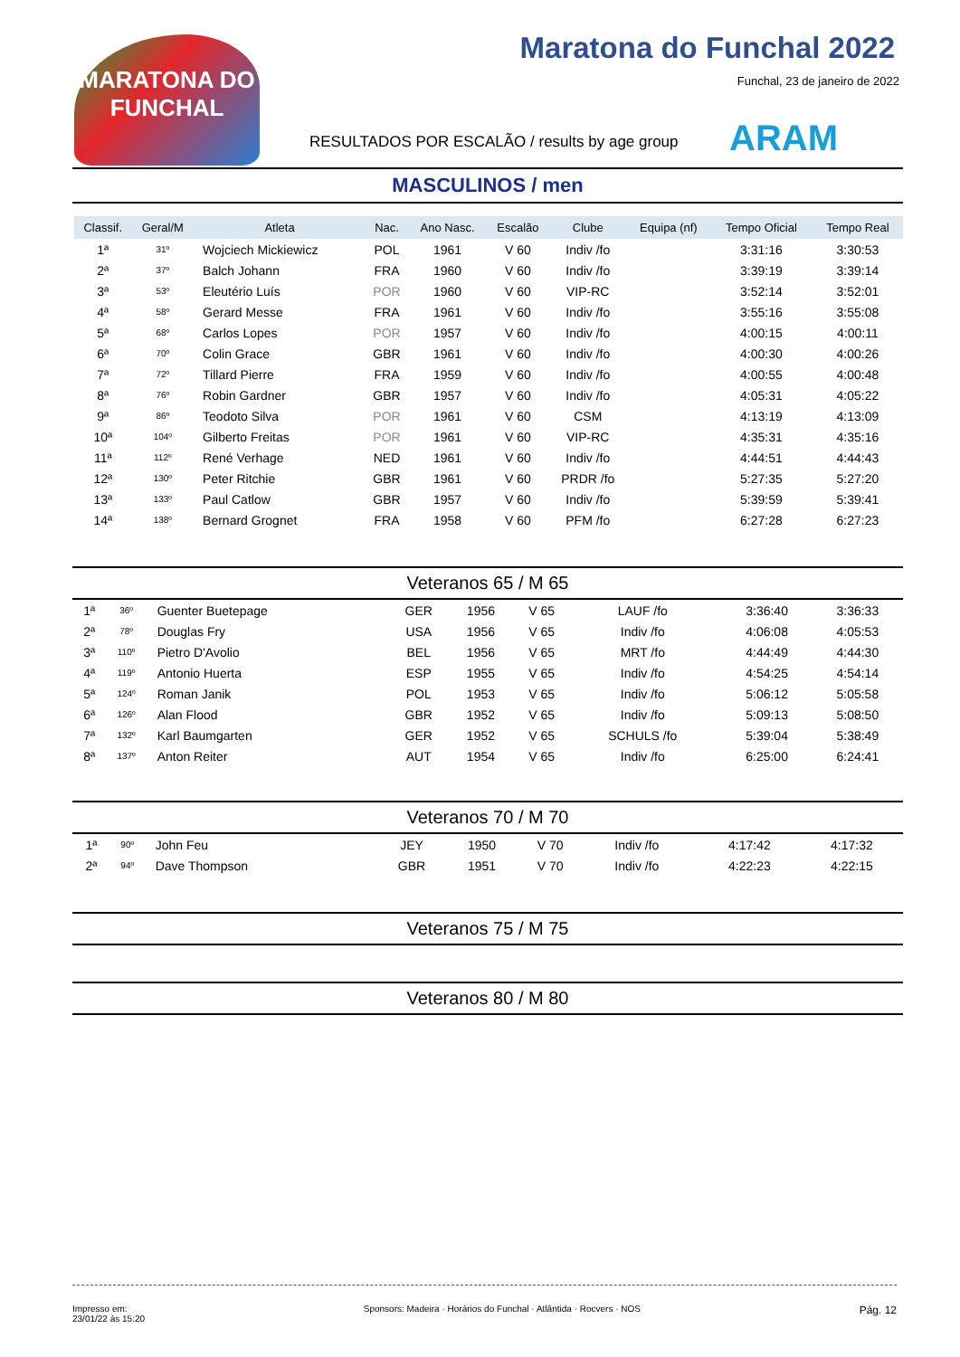MARATONA DO FUNCHAL
Maratona do Funchal 2022
Funchal, 23 de janeiro de 2022
RESULTADOS POR ESCALÃO / results by age group
ARAM
MASCULINOS / men
| Classif. | Geral/M | Atleta | Nac. | Ano Nasc. | Escalão | Clube | Equipa (nf) | Tempo Oficial | Tempo Real |
| --- | --- | --- | --- | --- | --- | --- | --- | --- | --- |
| 1ª | 31º | Wojciech Mickiewicz | POL | 1961 | V 60 | Indiv /fo | | 3:31:16 | 3:30:53 |
| 2ª | 37º | Balch Johann | FRA | 1960 | V 60 | Indiv /fo | | 3:39:19 | 3:39:14 |
| 3ª | 53º | Eleutério Luís | POR | 1960 | V 60 | VIP-RC | | 3:52:14 | 3:52:01 |
| 4ª | 58º | Gerard Messe | FRA | 1961 | V 60 | Indiv /fo | | 3:55:16 | 3:55:08 |
| 5ª | 68º | Carlos Lopes | POR | 1957 | V 60 | Indiv /fo | | 4:00:15 | 4:00:11 |
| 6ª | 70º | Colin Grace | GBR | 1961 | V 60 | Indiv /fo | | 4:00:30 | 4:00:26 |
| 7ª | 72º | Tillard Pierre | FRA | 1959 | V 60 | Indiv /fo | | 4:00:55 | 4:00:48 |
| 8ª | 76º | Robin Gardner | GBR | 1957 | V 60 | Indiv /fo | | 4:05:31 | 4:05:22 |
| 9ª | 86º | Teodoto Silva | POR | 1961 | V 60 | CSM | | 4:13:19 | 4:13:09 |
| 10ª | 104º | Gilberto Freitas | POR | 1961 | V 60 | VIP-RC | | 4:35:31 | 4:35:16 |
| 11ª | 112º | René Verhage | NED | 1961 | V 60 | Indiv /fo | | 4:44:51 | 4:44:43 |
| 12ª | 130º | Peter Ritchie | GBR | 1961 | V 60 | PRDR /fo | | 5:27:35 | 5:27:20 |
| 13ª | 133º | Paul Catlow | GBR | 1957 | V 60 | Indiv /fo | | 5:39:59 | 5:39:41 |
| 14ª | 138º | Bernard Grognet | FRA | 1958 | V 60 | PFM /fo | | 6:27:28 | 6:27:23 |
Veteranos 65 / M 65
| 1ª | 36º | Guenter Buetepage | GER | 1956 | V 65 | LAUF /fo | | 3:36:40 | 3:36:33 |
| 2ª | 78º | Douglas Fry | USA | 1956 | V 65 | Indiv /fo | | 4:06:08 | 4:05:53 |
| 3ª | 110º | Pietro D'Avolio | BEL | 1956 | V 65 | MRT /fo | | 4:44:49 | 4:44:30 |
| 4ª | 119º | Antonio Huerta | ESP | 1955 | V 65 | Indiv /fo | | 4:54:25 | 4:54:14 |
| 5ª | 124º | Roman Janik | POL | 1953 | V 65 | Indiv /fo | | 5:06:12 | 5:05:58 |
| 6ª | 126º | Alan Flood | GBR | 1952 | V 65 | Indiv /fo | | 5:09:13 | 5:08:50 |
| 7ª | 132º | Karl Baumgarten | GER | 1952 | V 65 | SCHULS /fo | | 5:39:04 | 5:38:49 |
| 8ª | 137º | Anton Reiter | AUT | 1954 | V 65 | Indiv /fo | | 6:25:00 | 6:24:41 |
Veteranos 70 / M 70
| 1ª | 90º | John Feu | JEY | 1950 | V 70 | Indiv /fo | | 4:17:42 | 4:17:32 |
| 2ª | 94º | Dave Thompson | GBR | 1951 | V 70 | Indiv /fo | | 4:22:23 | 4:22:15 |
Veteranos 75 / M 75
Veteranos 80 / M 80
Impresso em:
23/01/22 às 15:20
Sponsors: Madeira · Horários do Funchal · Atlântida · Rocvers · NOS
Pág. 12